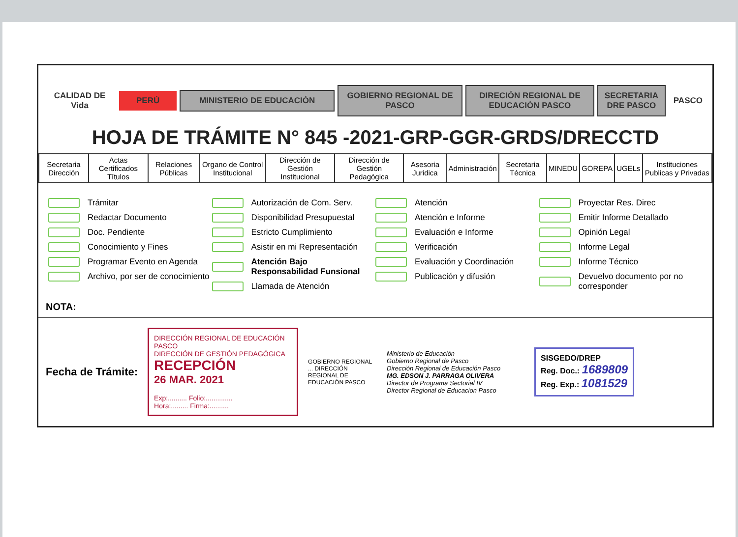CALIDAD DE Vida PERÚ MINISTERIO DE EDUCACIÓN
GOBIERNO REGIONAL DE PASCO
DIRECIÓN REGIONAL DE EDUCACIÓN PASCO
SECRETARIA DRE PASCO
PASCO
HOJA DE TRÁMITE N° 845 -2021-GRP-GGR-GRDS/DRECCTD
| Secretaria Dirección | Actas Certificados Títulos | Relaciones Públicas | Organo de Control Institucional | Dirección de Gestión Institucional | Dirección de Gestión Pedagógica | Asesoria Juridica | Administración | Secretaria Técnica | MINEDU | GOREPA | UGELs | Instituciones Publicas y Privadas |
Trámitar
Redactar Documento
Doc. Pendiente
Conocimiento y Fines
Programar Evento en Agenda
Archivo, por ser de conocimiento
Autorización de Com. Serv.
Disponibilidad Presupuestal
Estricto Cumplimiento
Asistir en mi Representación
Atención Bajo Responsabilidad Funsional
Llamada de Atención
Atención
Atención e Informe
Evaluación e Informe
Verificación
Evaluación y Coordinación
Publicación y difusión
Proyectar Res. Direc
Emitir Informe Detallado
Opinión Legal
Informe Legal
Informe Técnico
Devuelvo documento por no corresponder
NOTA:
Fecha de Trámite:
DIRECCIÓN REGIONAL DE EDUCACIÓN PASCO
DIRECCIÓN DE GESTIÓN PEDAGÓGICA
RECEPCIÓN
26 MAR. 2021
Exp:.......... Folio:..............
Hora:......... Firma:..........
GOBIERNO REGIONAL ... DIRECCIÓN REGIONAL DE EDUCACIÓN PASCO
Ministerio de Educación
Gobierno Regional de Pasco
Dirección Regional de Educación Pasco
MG. EDSON J. PARRAGA OLIVERA
Director de Programa Sectorial IV
Director Regional de Educacion Pasco
SISGEDO/DREP
Reg. Doc.: 1689809
Reg. Exp.: 1081529